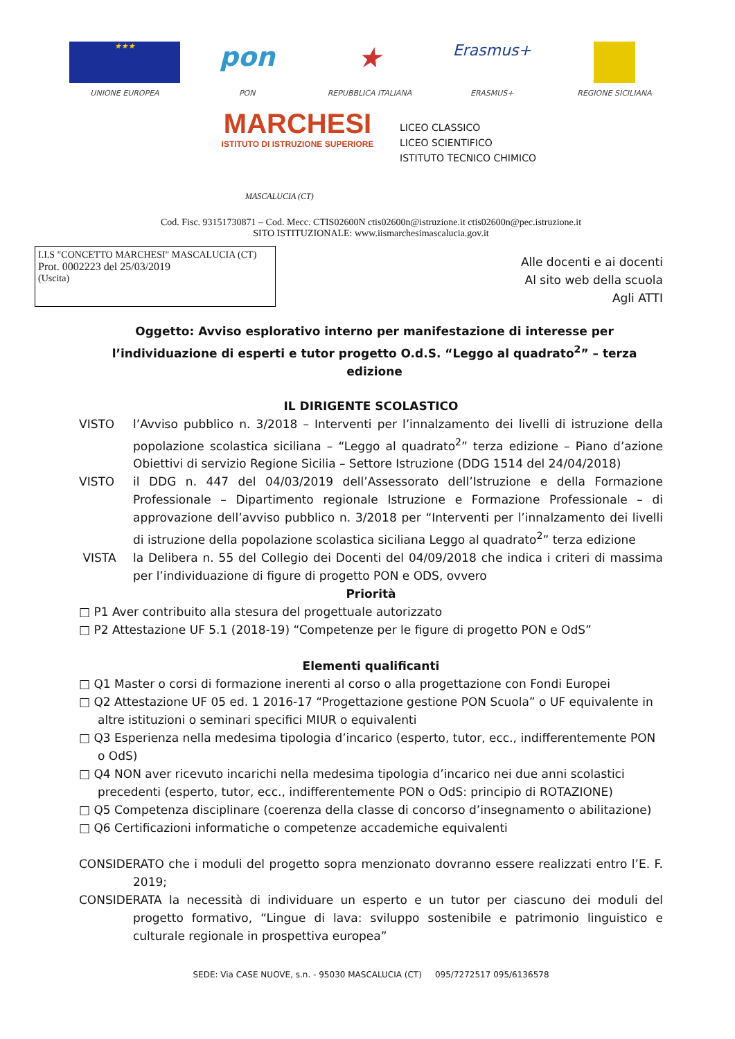★★★
UNIONE EUROPEA
pon
PON
★
REPUBBLICA ITALIANA
Erasmus+
ERASMUS+
REGIONE SICILIANA
MARCHESI
ISTITUTO DI ISTRUZIONE SUPERIORE
LICEO CLASSICO
LICEO SCIENTIFICO
ISTITUTO TECNICO CHIMICO
MASCALUCIA (CT)
Cod. Fisc. 93151730871 – Cod. Mecc. CTIS02600N ctis02600n@istruzione.it ctis02600n@pec.istruzione.it
SITO ISTITUZIONALE: www.iismarchesimascalucia.gov.it
I.I.S "CONCETTO MARCHESI" MASCALUCIA (CT)
Prot. 0002223 del 25/03/2019
(Uscita)
Alle docenti e ai docenti
Al sito web della scuola
Agli ATTI
Oggetto: Avviso esplorativo interno per manifestazione di interesse per l’individuazione di esperti e tutor progetto O.d.S. “Leggo al quadrato<sup>2</sup>” – terza edizione
IL DIRIGENTE SCOLASTICO
VISTO l’Avviso pubblico n. 3/2018 – Interventi per l’innalzamento dei livelli di istruzione della popolazione scolastica siciliana – “Leggo al quadrato<sup>2</sup>” terza edizione – Piano d’azione Obiettivi di servizio Regione Sicilia – Settore Istruzione (DDG 1514 del 24/04/2018)
VISTO il DDG n. 447 del 04/03/2019 dell’Assessorato dell’Istruzione e della Formazione Professionale – Dipartimento regionale Istruzione e Formazione Professionale – di approvazione dell’avviso pubblico n. 3/2018 per “Interventi per l’innalzamento dei livelli di istruzione della popolazione scolastica siciliana Leggo al quadrato<sup>2</sup>” terza edizione
VISTA la Delibera n. 55 del Collegio dei Docenti del 04/09/2018 che indica i criteri di massima per l’individuazione di figure di progetto PON e ODS, ovvero
Priorità
□ P1 Aver contribuito alla stesura del progettuale autorizzato
□ P2 Attestazione UF 5.1 (2018-19) “Competenze per le figure di progetto PON e OdS”
Elementi qualificanti
□ Q1 Master o corsi di formazione inerenti al corso o alla progettazione con Fondi Europei
□ Q2 Attestazione UF 05 ed. 1 2016-17 “Progettazione gestione PON Scuola” o UF equivalente in altre istituzioni o seminari specifici MIUR o equivalenti
□ Q3 Esperienza nella medesima tipologia d’incarico (esperto, tutor, ecc., indifferentemente PON o OdS)
□ Q4 NON aver ricevuto incarichi nella medesima tipologia d’incarico nei due anni scolastici precedenti (esperto, tutor, ecc., indifferentemente PON o OdS: principio di ROTAZIONE)
□ Q5 Competenza disciplinare (coerenza della classe di concorso d’insegnamento o abilitazione)
□ Q6 Certificazioni informatiche o competenze accademiche equivalenti
CONSIDERATO che i moduli del progetto sopra menzionato dovranno essere realizzati entro l’E. F. 2019;
CONSIDERATA la necessità di individuare un esperto e un tutor per ciascuno dei moduli del progetto formativo, “Lingue di lava: sviluppo sostenibile e patrimonio linguistico e culturale regionale in prospettiva europea”
SEDE: Via CASE NUOVE, s.n. - 95030 MASCALUCIA (CT) 095/7272517 095/6136578